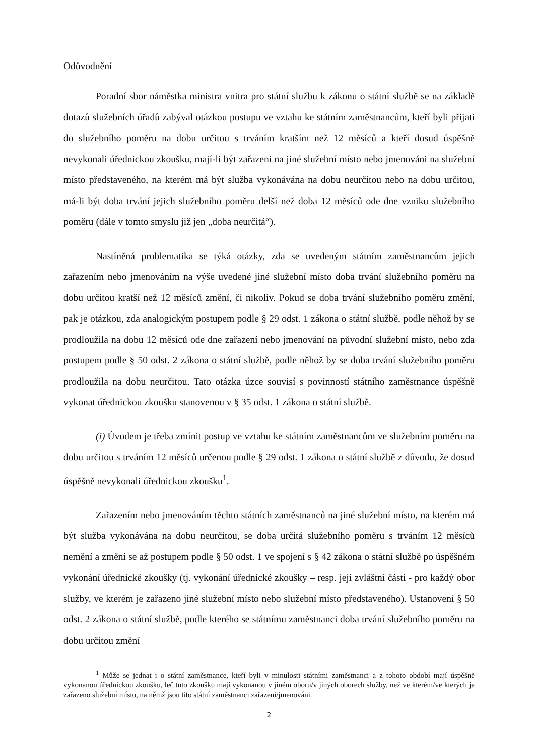Odůvodnění
Poradní sbor náměstka ministra vnitra pro státní službu k zákonu o státní službě se na základě dotazů služebních úřadů zabýval otázkou postupu ve vztahu ke státním zaměstnancům, kteří byli přijati do služebního poměru na dobu určitou s trváním kratším než 12 měsíců a kteří dosud úspěšně nevykonali úřednickou zkoušku, mají-li být zařazeni na jiné služební místo nebo jmenováni na služební místo představeného, na kterém má být služba vykonávána na dobu neurčitou nebo na dobu určitou, má-li být doba trvání jejich služebního poměru delší než doba 12 měsíců ode dne vzniku služebního poměru (dále v tomto smyslu již jen „doba neurčitá“).
Nastíněná problematika se týká otázky, zda se uvedeným státním zaměstnancům jejich zařazením nebo jmenováním na výše uvedené jiné služební místo doba trvání služebního poměru na dobu určitou kratší než 12 měsíců změní, či nikoliv. Pokud se doba trvání služebního poměru změní, pak je otázkou, zda analogickým postupem podle § 29 odst. 1 zákona o státní službě, podle něhož by se prodloužila na dobu 12 měsíců ode dne zařazení nebo jmenování na původní služební místo, nebo zda postupem podle § 50 odst. 2 zákona o státní službě, podle něhož by se doba trvání služebního poměru prodloužila na dobu neurčitou. Tato otázka úzce souvisí s povinností státního zaměstnance úspěšně vykonat úřednickou zkoušku stanovenou v § 35 odst. 1 zákona o státní službě.
(i) Úvodem je třeba zmínit postup ve vztahu ke státním zaměstnancům ve služebním poměru na dobu určitou s trváním 12 měsíců určenou podle § 29 odst. 1 zákona o státní službě z důvodu, že dosud úspěšně nevykonali úřednickou zkoušku<sup>1</sup>.
Zařazením nebo jmenováním těchto státních zaměstnanců na jiné služební místo, na kterém má být služba vykonávána na dobu neurčitou, se doba určitá služebního poměru s trváním 12 měsíců nemění a změní se až postupem podle § 50 odst. 1 ve spojení s § 42 zákona o státní službě po úspěšném vykonání úřednické zkoušky (tj. vykonání úřednické zkoušky – resp. její zvláštní části - pro každý obor služby, ve kterém je zařazeno jiné služební místo nebo služební místo představeného). Ustanovení § 50 odst. 2 zákona o státní službě, podle kterého se státnímu zaměstnanci doba trvání služebního poměru na dobu určitou změní
<sup>1</sup> Může se jednat i o státní zaměstnance, kteří byli v minulosti státními zaměstnanci a z tohoto období mají úspěšně vykonanou úřednickou zkoušku, leč tuto zkoušku mají vykonanou v jiném oboru/v jiných oborech služby, než ve kterém/ve kterých je zařazeno služební místo, na němž jsou tito státní zaměstnanci zařazeni/jmenováni.
2